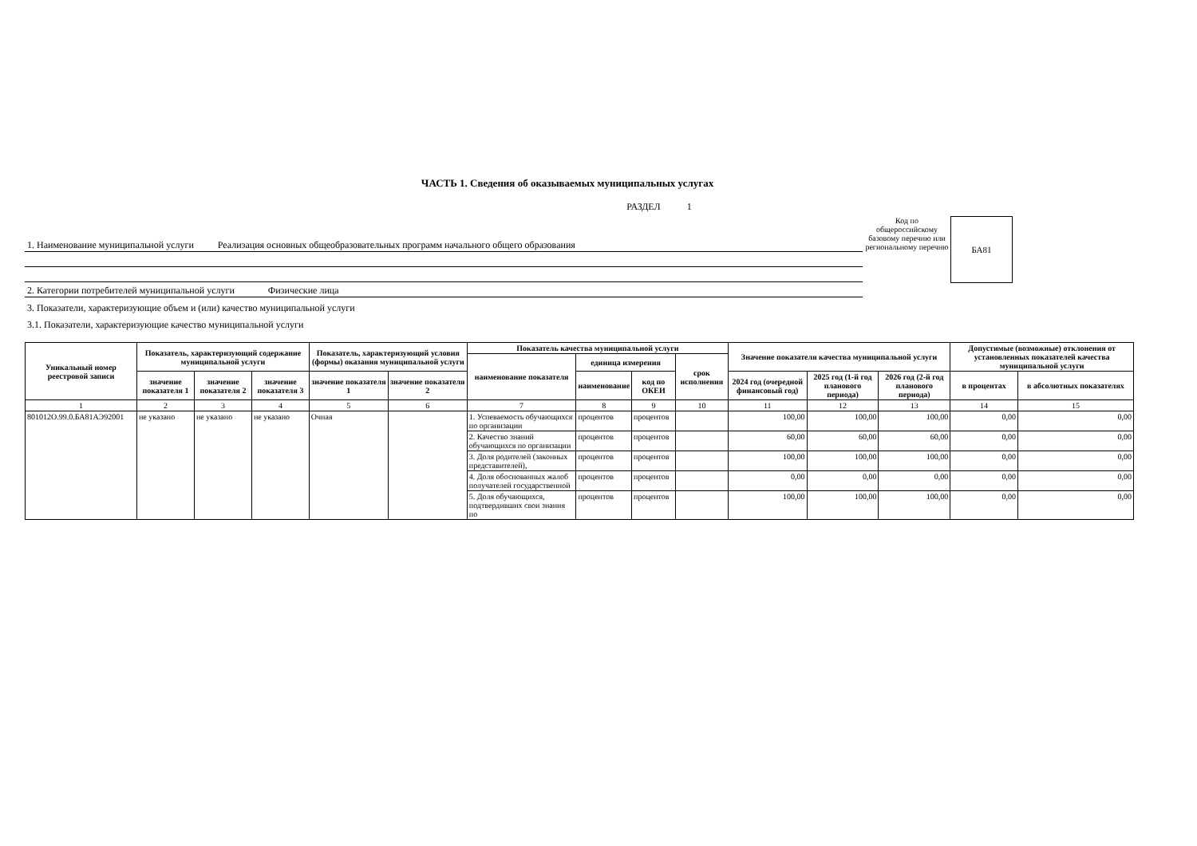ЧАСТЬ 1. Сведения об оказываемых муниципальных услугах
РАЗДЕЛ 1
1. Наименование муниципальной услуги Реализация основных общеобразовательных программ начального общего образования
2. Категории потребителей муниципальной услуги Физические лица
Код по общероссийскому базовому перечню или региональному перечню
БА81
3. Показатели, характеризующие объем и (или) качество муниципальной услуги
3.1. Показатели, характеризующие качество муниципальной услуги
| Уникальный номер реестровой записи | Показатель, характеризующий содержание муниципальной услуги | | | Показатель, характеризующий условия (формы) оказания муниципальной услуги | | Показатель качества муниципальной услуги | | | | Значение показателя качества муниципальной услуги | | | Допустимые (возможные) отклонения от установленных показателей качества муниципальной услуги | |
| --- | --- | --- | --- | --- | --- | --- | --- | --- | --- | --- | --- | --- | --- | --- |
| | | | | | | наименование показателя | единица измерения | | срок исполнения | | | | | |
| | значение показателя 1 | значение показателя 2 | значение показателя 3 | значение показателя 1 | значение показателя 2 | | наименование | код по ОКЕИ | | 2024 год (очередной финансовый год) | 2025 год (1-й год планового периода) | 2026 год (2-й год планового периода) | в процентах | в абсолютных показателях |
| 1 | 2 | 3 | 4 | 5 | 6 | 7 | 8 | 9 | 10 | 11 | 12 | 13 | 14 | 15 |
| 801012О.99.0.БА81АЭ92001 | не указано | не указано | не указано | Очная | | 1. Успеваемость обучающихся по организации | процентов | процентов | | 100,00 | 100,00 | 100,00 | 0,00 | 0,00 |
| | | | | | | 2. Качество знаний обучающихся по организации | процентов | процентов | | 60,00 | 60,00 | 60,00 | 0,00 | 0,00 |
| | | | | | | 3. Доля родителей (законных представителей), | процентов | процентов | | 100,00 | 100,00 | 100,00 | 0,00 | 0,00 |
| | | | | | | 4. Доля обоснованных жалоб получателей государственной | процентов | процентов | | 0,00 | 0,00 | 0,00 | 0,00 | 0,00 |
| | | | | | | 5. Доля обучающихся, подтвердивших свои знания по | процентов | процентов | | 100,00 | 100,00 | 100,00 | 0,00 | 0,00 |